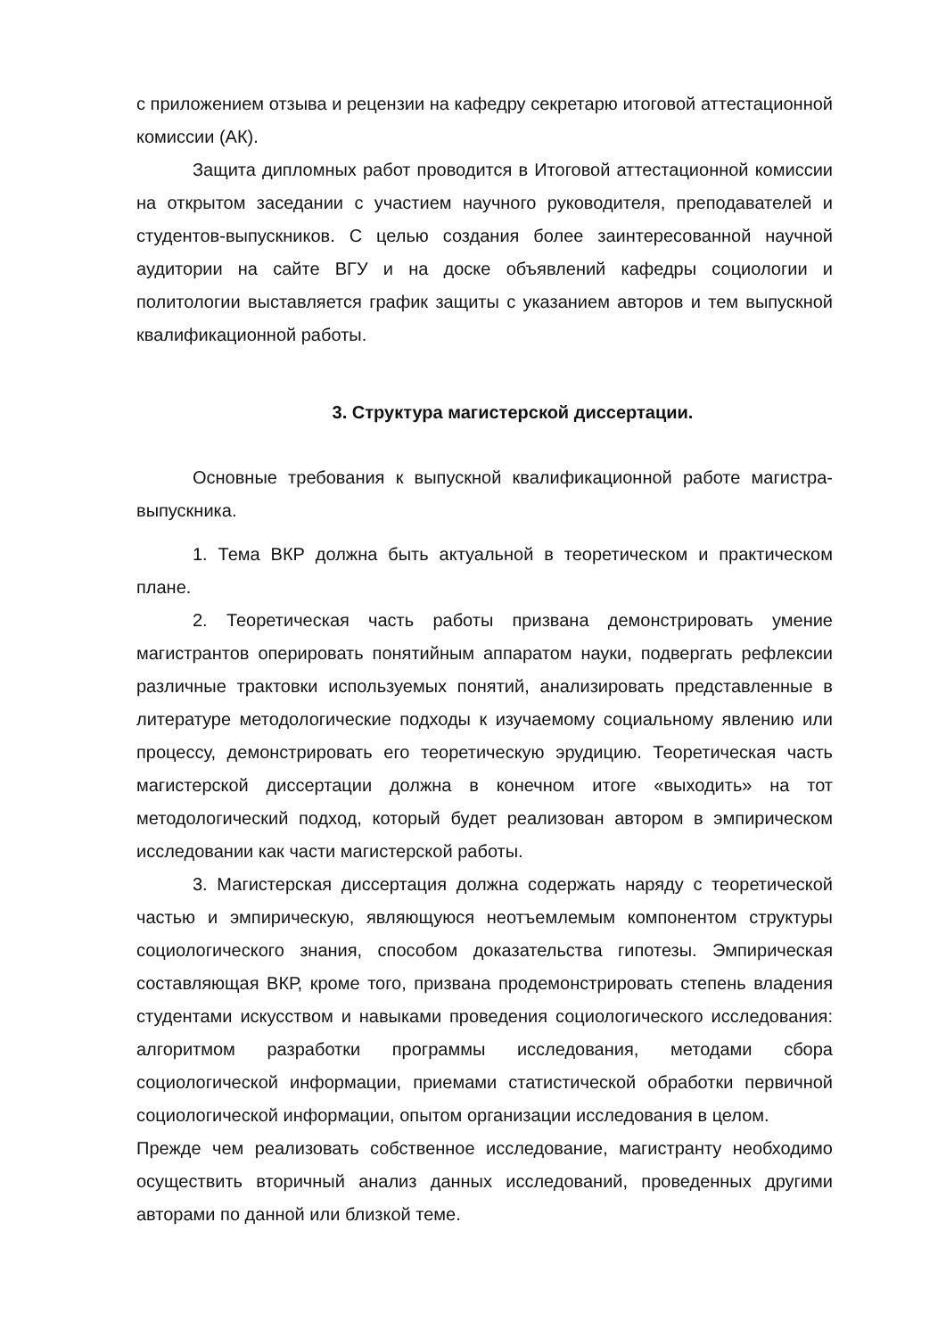с приложением отзыва и рецензии на кафедру секретарю итоговой аттестационной комиссии (АК).
Защита дипломных работ проводится в Итоговой аттестационной комиссии на открытом заседании с участием научного руководителя, преподавателей и студентов-выпускников. С целью создания более заинтересованной научной аудитории на сайте ВГУ и на доске объявлений кафедры социологии и политологии выставляется график защиты с указанием авторов и тем выпускной квалификационной работы.
3. Структура магистерской диссертации.
Основные требования к выпускной квалификационной работе магистра-выпускника.
1. Тема ВКР должна быть актуальной в теоретическом и практическом плане.
2. Теоретическая часть работы призвана демонстрировать умение магистрантов оперировать понятийным аппаратом науки, подвергать рефлексии различные трактовки используемых понятий, анализировать представленные в литературе методологические подходы к изучаемому социальному явлению или процессу, демонстрировать его теоретическую эрудицию. Теоретическая часть магистерской диссертации должна в конечном итоге «выходить» на тот методологический подход, который будет реализован автором в эмпирическом исследовании как части магистерской работы.
3. Магистерская диссертация должна содержать наряду с теоретической частью и эмпирическую, являющуюся неотъемлемым компонентом структуры социологического знания, способом доказательства гипотезы. Эмпирическая составляющая ВКР, кроме того, призвана продемонстрировать степень владения студентами искусством и навыками проведения социологического исследования: алгоритмом разработки программы исследования, методами сбора социологической информации, приемами статистической обработки первичной социологической информации, опытом организации исследования в целом.
Прежде чем реализовать собственное исследование, магистранту необходимо осуществить вторичный анализ данных исследований, проведенных другими авторами по данной или близкой теме.